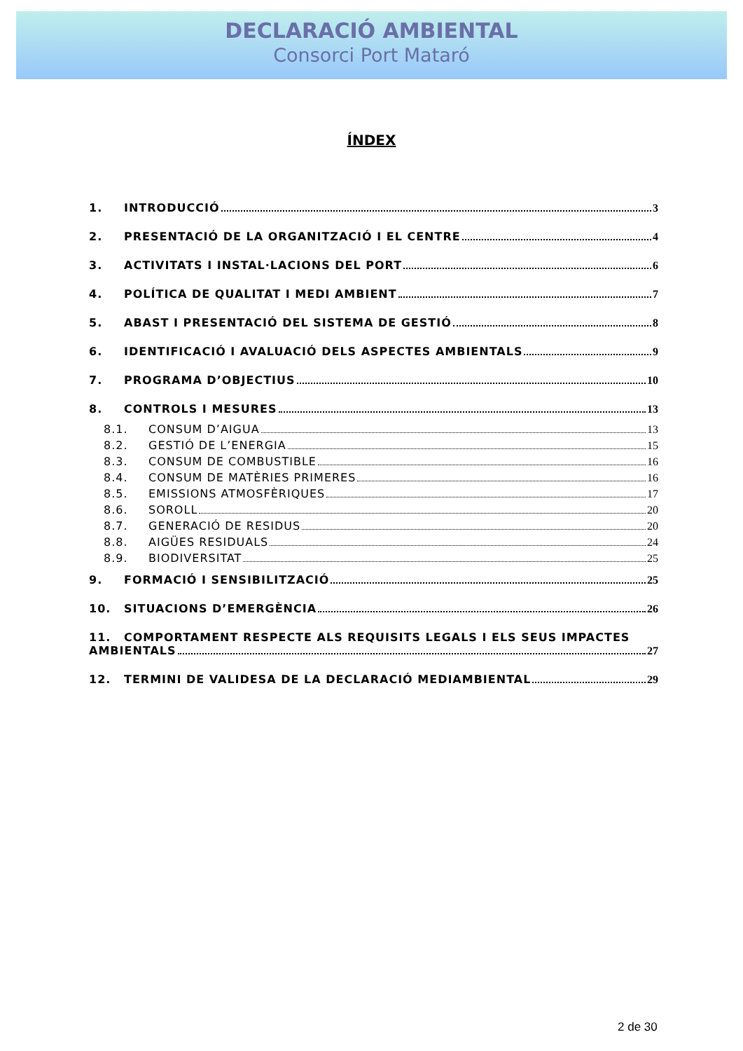DECLARACIÓ AMBIENTAL
Consorci Port Mataró
ÍNDEX
1. INTRODUCCIÓ 3
2. PRESENTACIÓ DE LA ORGANITZACIÓ I EL CENTRE 4
3. ACTIVITATS I INSTAL·LACIONS DEL PORT 6
4. POLÍTICA DE QUALITAT I MEDI AMBIENT 7
5. ABAST I PRESENTACIÓ DEL SISTEMA DE GESTIÓ 8
6. IDENTIFICACIÓ I AVALUACIÓ DELS ASPECTES AMBIENTALS 9
7. PROGRAMA D’OBJECTIUS 10
8. CONTROLS I MESURES 13
8.1. CONSUM D’AIGUA 13
8.2. GESTIÓ DE L’ENERGIA 15
8.3. CONSUM DE COMBUSTIBLE 16
8.4. CONSUM DE MATÈRIES PRIMERES 16
8.5. EMISSIONS ATMOSFÈRIQUES 17
8.6. SOROLL 20
8.7. GENERACIÓ DE RESIDUS 20
8.8. AIGÜES RESIDUALS 24
8.9. BIODIVERSITAT 25
9. FORMACIÓ I SENSIBILITZACIÓ 25
10. SITUACIONS D’EMERGÈNCIA 26
11. COMPORTAMENT RESPECTE ALS REQUISITS LEGALS I ELS SEUS IMPACTES
AMBIENTALS 27
12. TERMINI DE VALIDESA DE LA DECLARACIÓ MEDIAMBIENTAL 29
2 de 30